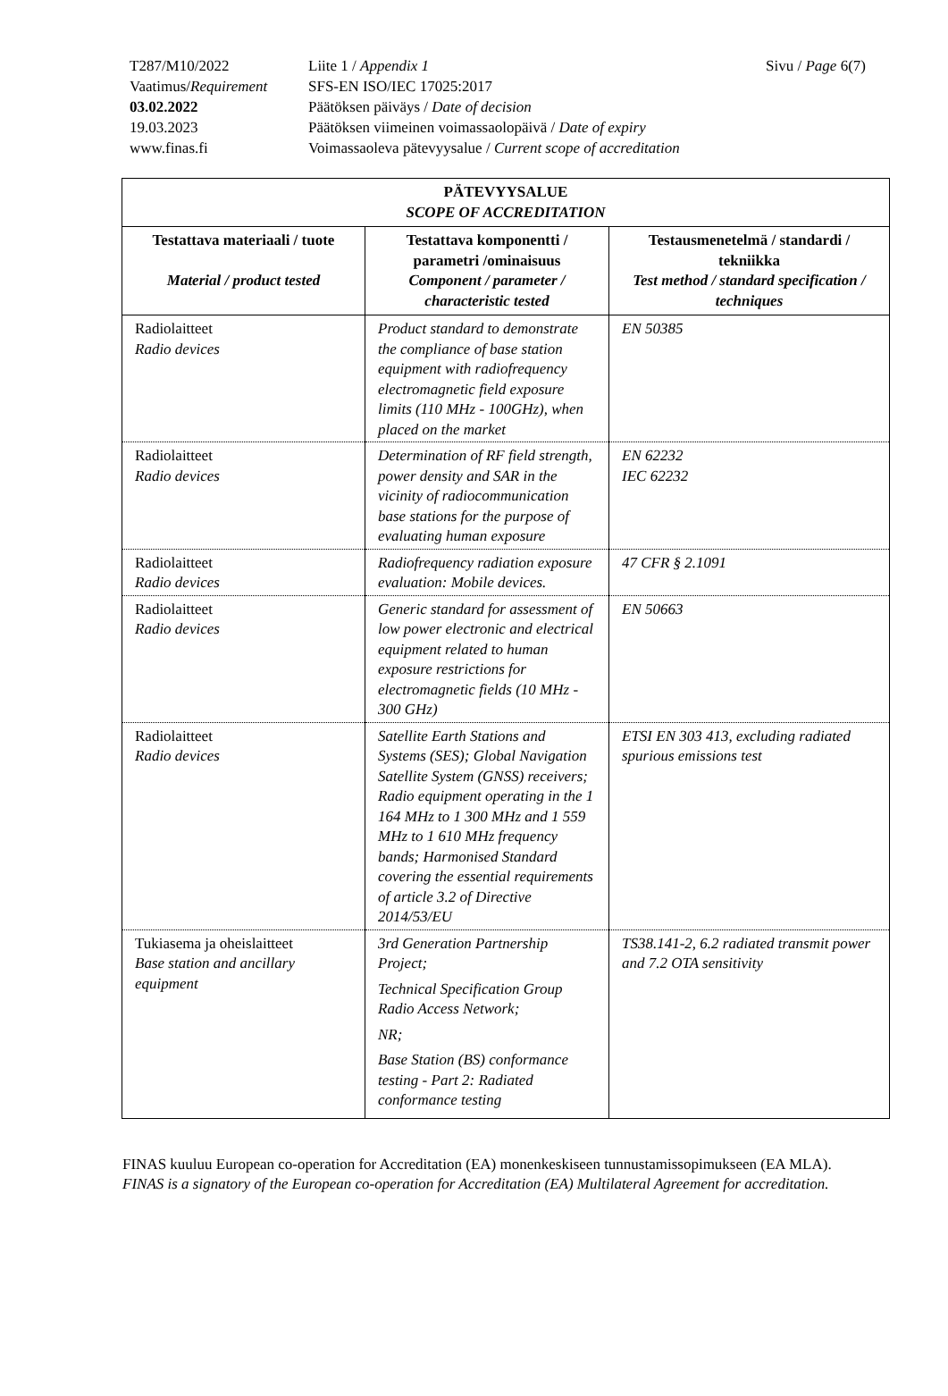T287/M10/2022
Liite 1 / Appendix 1
Sivu / Page 6(7)
Vaatimus/Requirement
SFS-EN ISO/IEC 17025:2017
03.02.2022
Päätöksen päiväys / Date of decision
19.03.2023
Päätöksen viimeinen voimassaolopäivä / Date of expiry
www.finas.fi
Voimassaoleva pätevyysalue / Current scope of accreditation
| PÄTEVYYSALUE SCOPE OF ACCREDITATION | | |
| --- | --- | --- |
| Testattava materiaali / tuote Material / product tested | Testattava komponentti / parametri /ominaisuus Component / parameter / characteristic tested | Testausmenetelmä / standardi / tekniikka Test method / standard specification / techniques |
| Radiolaitteet Radio devices | Product standard to demonstrate the compliance of base station equipment with radiofrequency electromagnetic field exposure limits (110 MHz - 100GHz), when placed on the market | EN 50385 |
| Radiolaitteet Radio devices | Determination of RF field strength, power density and SAR in the vicinity of radiocommunication base stations for the purpose of evaluating human exposure | EN 62232 IEC 62232 |
| Radiolaitteet Radio devices | Radiofrequency radiation exposure evaluation: Mobile devices. | 47 CFR § 2.1091 |
| Radiolaitteet Radio devices | Generic standard for assessment of low power electronic and electrical equipment related to human exposure restrictions for electromagnetic fields (10 MHz - 300 GHz) | EN 50663 |
| Radiolaitteet Radio devices | Satellite Earth Stations and Systems (SES); Global Navigation Satellite System (GNSS) receivers; Radio equipment operating in the 1 164 MHz to 1 300 MHz and 1 559 MHz to 1 610 MHz frequency bands; Harmonised Standard covering the essential requirements of article 3.2 of Directive 2014/53/EU | ETSI EN 303 413, excluding radiated spurious emissions test |
| Tukiasema ja oheislaitteet Base station and ancillary equipment | 3rd Generation Partnership Project; Technical Specification Group Radio Access Network; NR; Base Station (BS) conformance testing - Part 2: Radiated conformance testing | TS38.141-2, 6.2 radiated transmit power and 7.2 OTA sensitivity |
FINAS kuuluu European co-operation for Accreditation (EA) monenkeskiseen tunnustamissopimukseen (EA MLA).
FINAS is a signatory of the European co-operation for Accreditation (EA) Multilateral Agreement for accreditation.